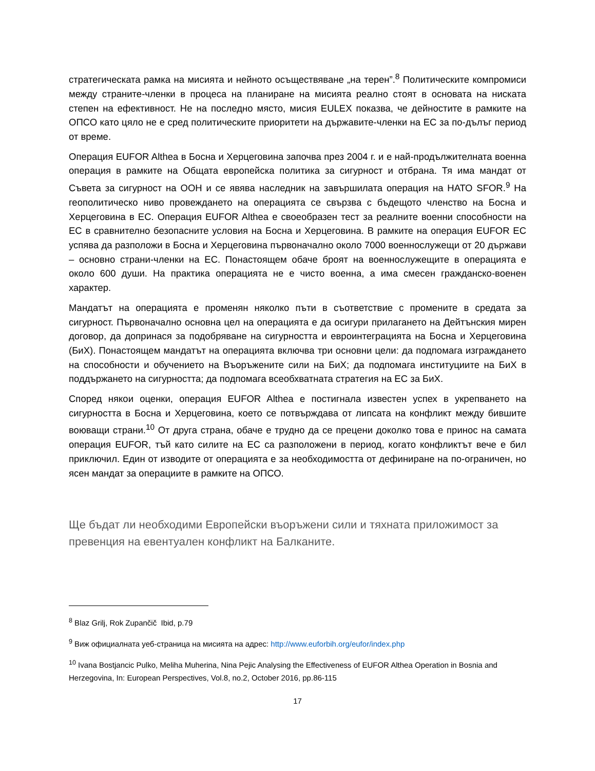стратегическата рамка на мисията и нейното осъществяване „на терен”.<sup>8</sup> Политическите компромиси между страните-членки в процеса на планиране на мисията реално стоят в основата на ниската степен на ефективност. Не на последно място, мисия EULEX показва, че дейностите в рамките на ОПСО като цяло не е сред политическите приоритети на държавите-членки на ЕС за по-дълъг период от време.
Операция EUFOR Althea в Босна и Херцеговина започва през 2004 г. и е най-продължителната военна операция в рамките на Общата европейска политика за сигурност и отбрана. Тя има мандат от Съвета за сигурност на ООН и се явява наследник на завършилата операция на НАТО SFOR.<sup>9</sup> На геополитическо ниво провеждането на операцията се свързва с бъдещото членство на Босна и Херцеговина в ЕС. Операция EUFOR Althea е своеобразен тест за реалните военни способности на ЕС в сравнително безопасните условия на Босна и Херцеговина. В рамките на операция EUFOR ЕС успява да разположи в Босна и Херцеговина първоначално около 7000 военнослужещи от 20 държави – основно страни-членки на ЕС. Понастоящем обаче броят на военнослужещите в операцията е около 600 души. На практика операцията не е чисто военна, а има смесен гражданско-военен характер.
Мандатът на операцията е променян няколко пъти в съответствие с промените в средата за сигурност. Първоначално основна цел на операцията е да осигури прилагането на Дейтънския мирен договор, да допринася за подобряване на сигурността и евроинтеграцията на Босна и Херцеговина (БиХ). Понастоящем мандатът на операцията включва три основни цели: да подпомага изграждането на способности и обучението на Въоръжените сили на БиХ; да подпомага институциите на БиХ в поддържането на сигурността; да подпомага всеобхватната стратегия на ЕС за БиХ.
Според някои оценки, операция EUFOR Althea е постигнала известен успех в укрепването на сигурността в Босна и Херцеговина, което се потвърждава от липсата на конфликт между бившите воюващи страни.<sup>10</sup> От друга страна, обаче е трудно да се прецени доколко това е принос на самата операция EUFOR, тъй като силите на ЕС са разположени в период, когато конфликтът вече е бил приключил. Един от изводите от операцията е за необходимостта от дефиниране на по-ограничен, но ясен мандат за операциите в рамките на ОПСО.
Ще бъдат ли необходими Европейски въоръжени сили и тяхната приложимост за превенция на евентуален конфликт на Балканите.
<sup>8</sup> Blaz Grilj, Rok Zupančič Ibid, p.79
<sup>9</sup> Виж официалната уеб-страница на мисията на адрес: http://www.euforbih.org/eufor/index.php
<sup>10</sup> Ivana Bostjancic Pulko, Meliha Muherina, Nina Pejic Analysing the Effectiveness of EUFOR Althea Operation in Bosnia and Herzegovina, In: European Perspectives, Vol.8, no.2, October 2016, pp.86-115
17